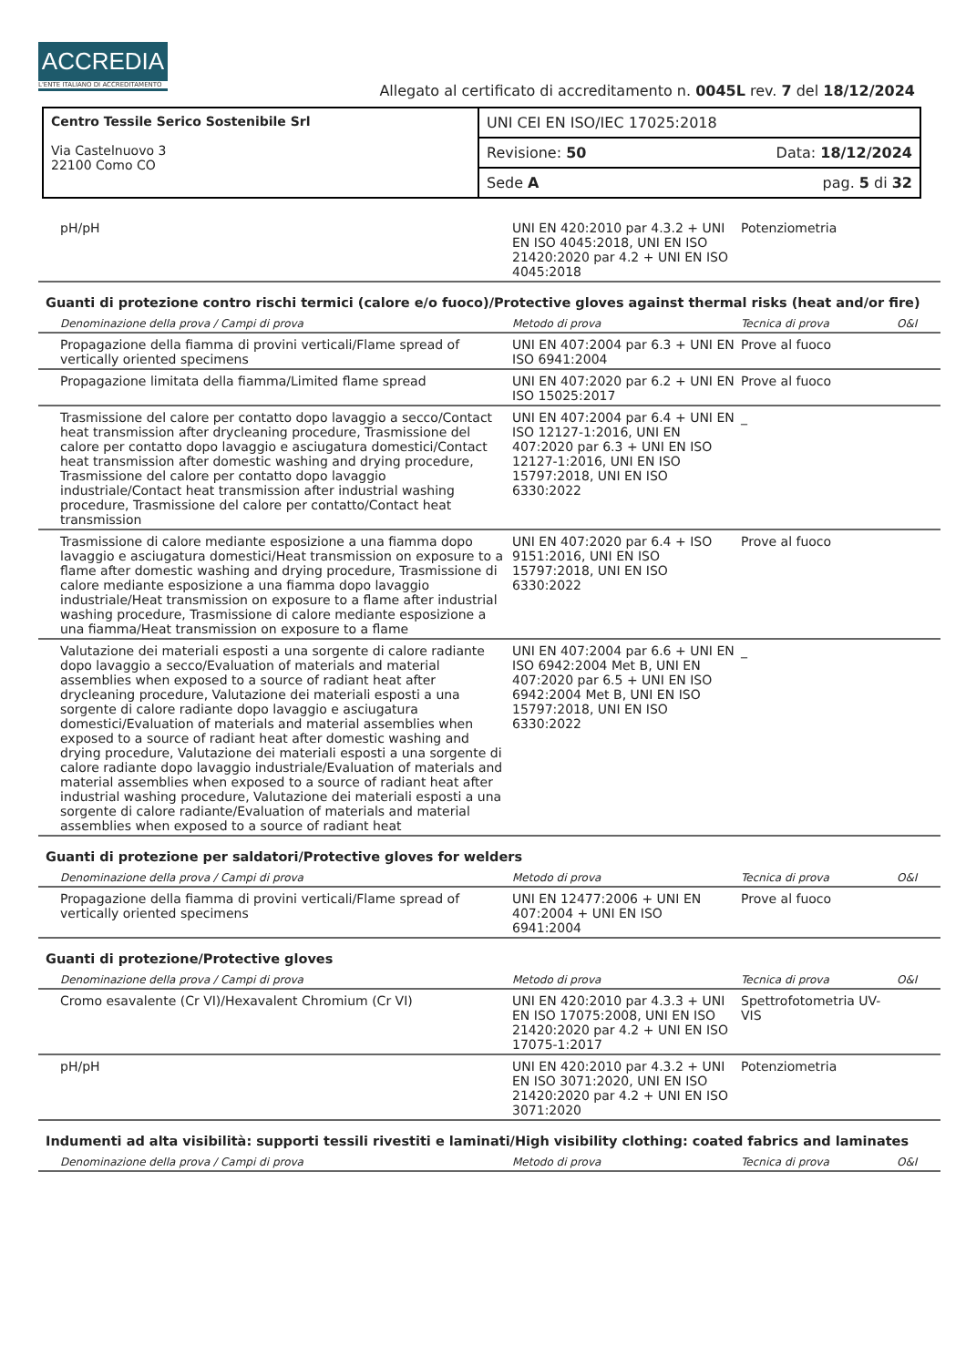ACCREDIA
L'ENTE ITALIANO DI ACCREDITAMENTO
Allegato al certificato di accreditamento n. 0045L rev. 7 del 18/12/2024
| Centro Tessile Serico Sostenibile Srl Via Castelnuovo 3 22100 Como CO | UNI CEI EN ISO/IEC 17025:2018 |
| | Revisione: 50 Data: 18/12/2024 |
| | Sede A pag. 5 di 32 |
| pH/pH | UNI EN 420:2010 par 4.3.2 + UNI EN ISO 4045:2018, UNI EN ISO 21420:2020 par 4.2 + UNI EN ISO 4045:2018 | Potenziometria | |
Guanti di protezione contro rischi termici (calore e/o fuoco)/Protective gloves against thermal risks (heat and/or fire)
| Denominazione della prova / Campi di prova | Metodo di prova | Tecnica di prova | O&I |
| Propagazione della fiamma di provini verticali/Flame spread of vertically oriented specimens | UNI EN 407:2004 par 6.3 + UNI EN ISO 6941:2004 | Prove al fuoco | |
| Propagazione limitata della fiamma/Limited flame spread | UNI EN 407:2020 par 6.2 + UNI EN ISO 15025:2017 | Prove al fuoco | |
| Trasmissione del calore per contatto dopo lavaggio a secco/Contact heat transmission after drycleaning procedure, Trasmissione del calore per contatto dopo lavaggio e asciugatura domestici/Contact heat transmission after domestic washing and drying procedure, Trasmissione del calore per contatto dopo lavaggio industriale/Contact heat transmission after industrial washing procedure, Trasmissione del calore per contatto/Contact heat transmission | UNI EN 407:2004 par 6.4 + UNI EN ISO 12127-1:2016, UNI EN 407:2020 par 6.3 + UNI EN ISO 12127-1:2016, UNI EN ISO 15797:2018, UNI EN ISO 6330:2022 | _ | |
| Trasmissione di calore mediante esposizione a una fiamma dopo lavaggio e asciugatura domestici/Heat transmission on exposure to a flame after domestic washing and drying procedure, Trasmissione di calore mediante esposizione a una fiamma dopo lavaggio industriale/Heat transmission on exposure to a flame after industrial washing procedure, Trasmissione di calore mediante esposizione a una fiamma/Heat transmission on exposure to a flame | UNI EN 407:2020 par 6.4 + ISO 9151:2016, UNI EN ISO 15797:2018, UNI EN ISO 6330:2022 | Prove al fuoco | |
| Valutazione dei materiali esposti a una sorgente di calore radiante dopo lavaggio a secco/Evaluation of materials and material assemblies when exposed to a source of radiant heat after drycleaning procedure, Valutazione dei materiali esposti a una sorgente di calore radiante dopo lavaggio e asciugatura domestici/Evaluation of materials and material assemblies when exposed to a source of radiant heat after domestic washing and drying procedure, Valutazione dei materiali esposti a una sorgente di calore radiante dopo lavaggio industriale/Evaluation of materials and material assemblies when exposed to a source of radiant heat after industrial washing procedure, Valutazione dei materiali esposti a una sorgente di calore radiante/Evaluation of materials and material assemblies when exposed to a source of radiant heat | UNI EN 407:2004 par 6.6 + UNI EN ISO 6942:2004 Met B, UNI EN 407:2020 par 6.5 + UNI EN ISO 6942:2004 Met B, UNI EN ISO 15797:2018, UNI EN ISO 6330:2022 | _ | |
Guanti di protezione per saldatori/Protective gloves for welders
| Denominazione della prova / Campi di prova | Metodo di prova | Tecnica di prova | O&I |
| Propagazione della fiamma di provini verticali/Flame spread of vertically oriented specimens | UNI EN 12477:2006 + UNI EN 407:2004 + UNI EN ISO 6941:2004 | Prove al fuoco | |
Guanti di protezione/Protective gloves
| Denominazione della prova / Campi di prova | Metodo di prova | Tecnica di prova | O&I |
| Cromo esavalente (Cr VI)/Hexavalent Chromium (Cr VI) | UNI EN 420:2010 par 4.3.3 + UNI EN ISO 17075:2008, UNI EN ISO 21420:2020 par 4.2 + UNI EN ISO 17075-1:2017 | Spettrofotometria UV-VIS | |
| pH/pH | UNI EN 420:2010 par 4.3.2 + UNI EN ISO 3071:2020, UNI EN ISO 21420:2020 par 4.2 + UNI EN ISO 3071:2020 | Potenziometria | |
Indumenti ad alta visibilità: supporti tessili rivestiti e laminati/High visibility clothing: coated fabrics and laminates
| Denominazione della prova / Campi di prova | Metodo di prova | Tecnica di prova | O&I |